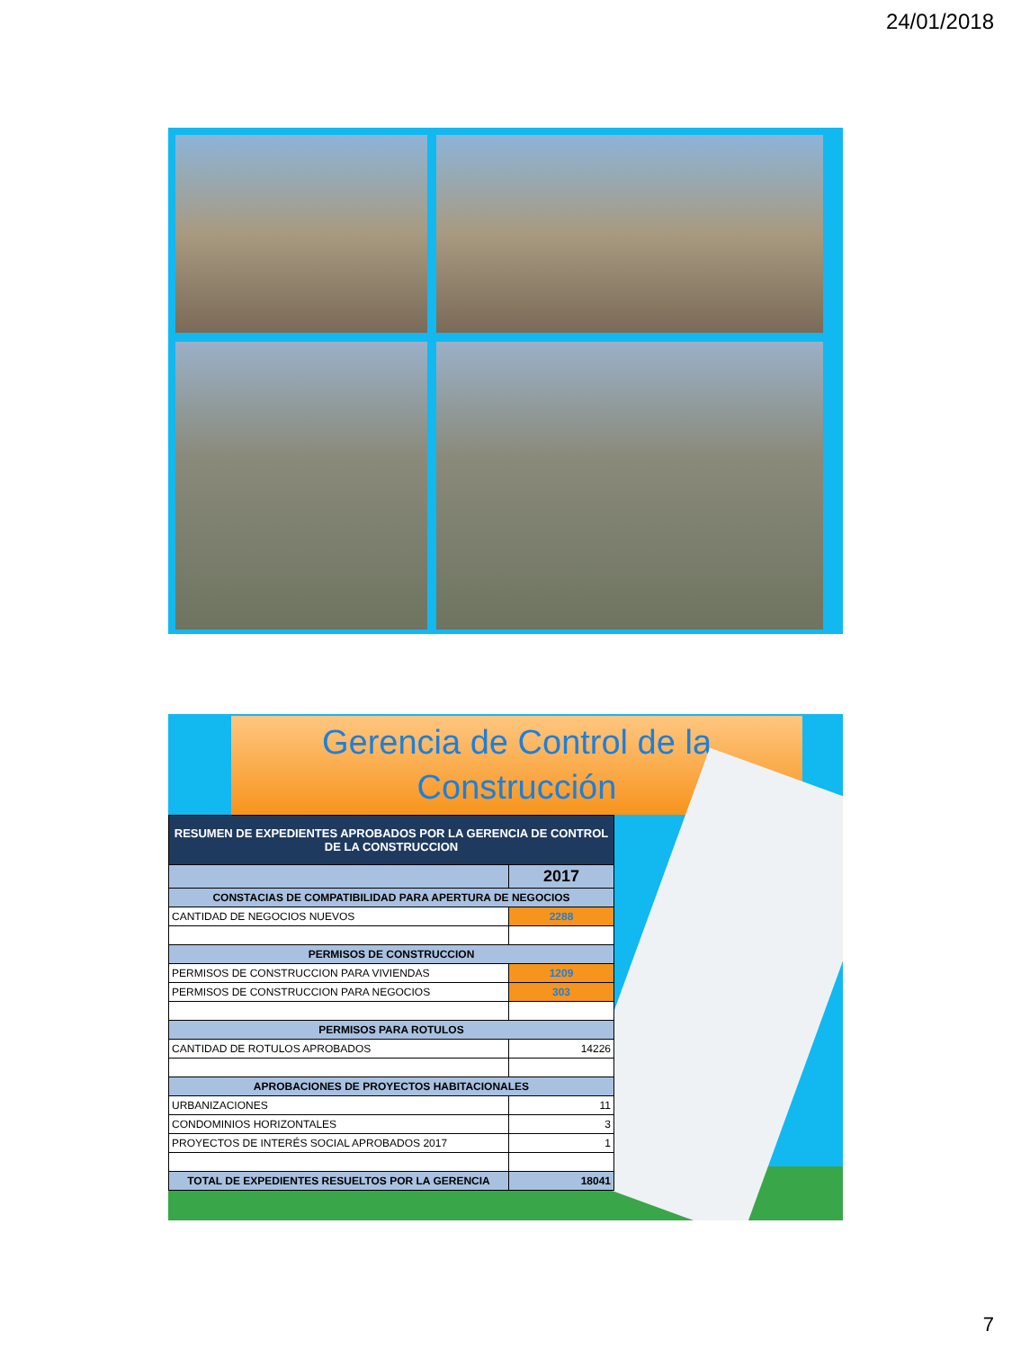24/01/2018
Gerencia de Control de la
Construcción
| RESUMEN DE EXPEDIENTES APROBADOS POR LA GERENCIA DE CONTROL DE LA CONSTRUCCION | |
| --- | --- |
| | 2017 |
| CONSTACIAS DE COMPATIBILIDAD PARA APERTURA DE NEGOCIOS | |
| CANTIDAD DE NEGOCIOS NUEVOS | 2288 |
| PERMISOS DE CONSTRUCCION | |
| PERMISOS DE CONSTRUCCION PARA VIVIENDAS | 1209 |
| PERMISOS DE CONSTRUCCION PARA NEGOCIOS | 303 |
| PERMISOS PARA ROTULOS | |
| CANTIDAD DE ROTULOS APROBADOS | 14226 |
| APROBACIONES DE PROYECTOS HABITACIONALES | |
| URBANIZACIONES | 11 |
| CONDOMINIOS HORIZONTALES | 3 |
| PROYECTOS DE INTERÉS SOCIAL APROBADOS 2017 | 1 |
| TOTAL DE EXPEDIENTES RESUELTOS POR LA GERENCIA | 18041 |
7